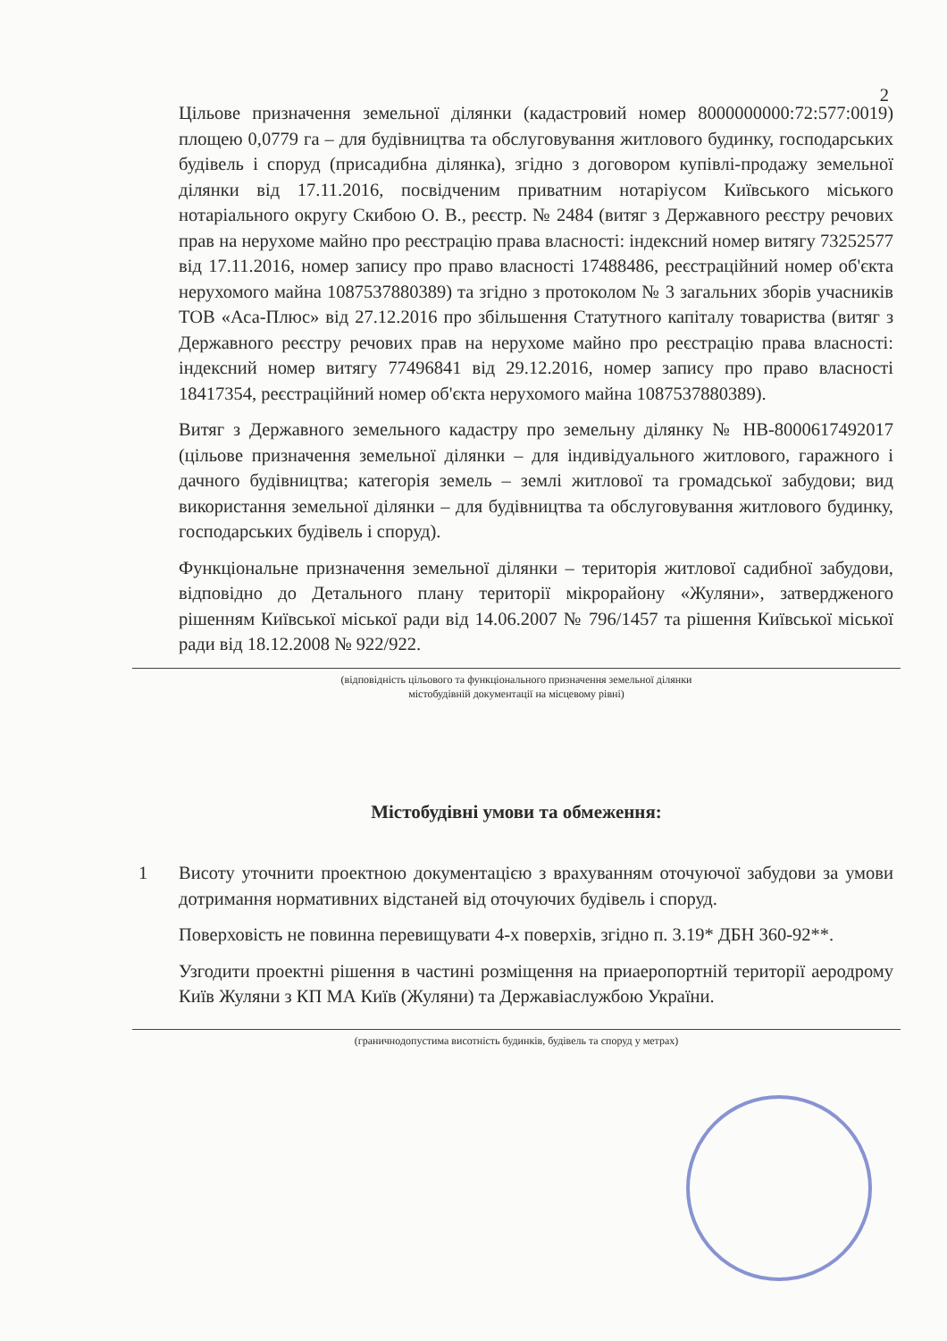2
Цільове призначення земельної ділянки (кадастровий номер 8000000000:72:577:0019) площею 0,0779 га – для будівництва та обслуговування житлового будинку, господарських будівель і споруд (присадибна ділянка), згідно з договором купівлі-продажу земельної ділянки від 17.11.2016, посвідченим приватним нотаріусом Київського міського нотаріального округу Скибою О. В., реєстр. № 2484 (витяг з Державного реєстру речових прав на нерухоме майно про реєстрацію права власності: індексний номер витягу 73252577 від 17.11.2016, номер запису про право власності 17488486, реєстраційний номер об'єкта нерухомого майна 1087537880389) та згідно з протоколом № 3 загальних зборів учасників ТОВ «Аса-Плюс» від 27.12.2016 про збільшення Статутного капіталу товариства (витяг з Державного реєстру речових прав на нерухоме майно про реєстрацію права власності: індексний номер витягу 77496841 від 29.12.2016, номер запису про право власності 18417354, реєстраційний номер об'єкта нерухомого майна 1087537880389).
Витяг з Державного земельного кадастру про земельну ділянку № НВ-8000617492017 (цільове призначення земельної ділянки – для індивідуального житлового, гаражного і дачного будівництва; категорія земель – землі житлової та громадської забудови; вид використання земельної ділянки – для будівництва та обслуговування житлового будинку, господарських будівель і споруд).
Функціональне призначення земельної ділянки – територія житлової садибної забудови, відповідно до Детального плану території мікрорайону «Жуляни», затвердженого рішенням Київської міської ради від 14.06.2007 № 796/1457 та рішення Київської міської ради від 18.12.2008 № 922/922.
(відповідність цільового та функціонального призначення земельної ділянки
містобудівній документації на місцевому рівні)
Містобудівні умови та обмеження:
1 Висоту уточнити проектною документацією з врахуванням оточуючої забудови за умови дотримання нормативних відстаней від оточуючих будівель і споруд.
Поверховість не повинна перевищувати 4-х поверхів, згідно п. 3.19* ДБН 360-92**.
Узгодити проектні рішення в частині розміщення на приаеропортній території аеродрому Київ Жуляни з КП МА Київ (Жуляни) та Державіаслужбою України.
(граничнодопустима висотність будинків, будівель та споруд у метрах)